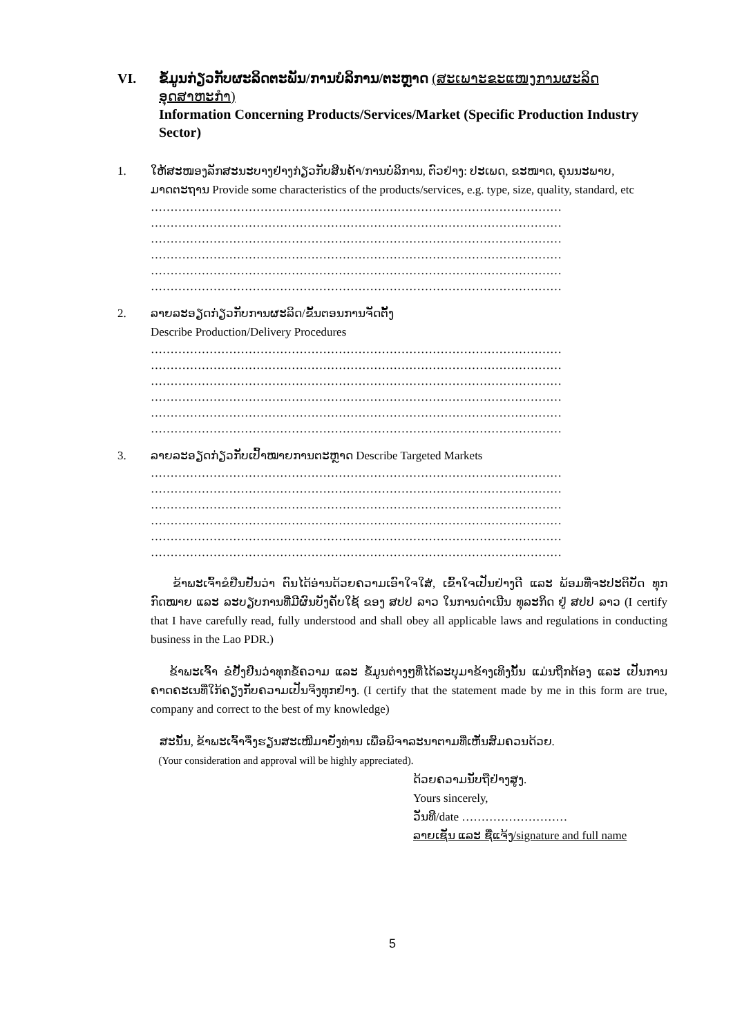VI. ຂໍ້ມູນກ່ຽວກັບຜະລິດຕະພັນ/ການບໍລິການ/ຕະຫຼາດ (ສະເພາະຂະແໜງການຜະລິດອຸດສາຫະກຳ)
Information Concerning Products/Services/Market (Specific Production Industry Sector)
1. ໃຫ້ສະໜອງລັກສະນະບາງຢ່າງກ່ຽວກັບສິນຄ້າ/ການບໍລິການ, ຕົວຢ່າງ: ປະເພດ, ຂະໜາດ, ຄຸນນະພາບ, ມາດຕະຖານ Provide some characteristics of the products/services, e.g. type, size, quality, standard, etc
……………………………………………………………………………………………
……………………………………………………………………………………………
……………………………………………………………………………………………
……………………………………………………………………………………………
……………………………………………………………………………………………
……………………………………………………………………………………………
2. ລາຍລະອຽດກ່ຽວກັບການຜະລິດ/ຂັ້ນຕອນການຈັດຕັ້ງ
Describe Production/Delivery Procedures
……………………………………………………………………………………………
……………………………………………………………………………………………
……………………………………………………………………………………………
……………………………………………………………………………………………
……………………………………………………………………………………………
……………………………………………………………………………………………
3. ລາຍລະອຽດກ່ຽວກັບເປົ້າໝາຍການຕະຫຼາດ Describe Targeted Markets
……………………………………………………………………………………………
……………………………………………………………………………………………
……………………………………………………………………………………………
……………………………………………………………………………………………
……………………………………………………………………………………………
……………………………………………………………………………………………
ຂ້າພະເຈົ້າຂໍຢືນຢັນວ່າ ຕົນໄດ້ອ່ານດ້ວຍຄວາມເອົາໃຈໃສ່, ເຂົ້າໃຈເປັນຢ່າງດີ ແລະ ພ້ອມທີ່ຈະປະຕິບັດ ທຸກກົດໝາຍ ແລະ ລະບຽບການທີ່ມີຜົນບັງຄັບໃຊ້ ຂອງ ສປປ ລາວ ໃນການດຳເນີນ ທຸລະກິດ ຢູ່ ສປປ ລາວ (I certify that I have carefully read, fully understood and shall obey all applicable laws and regulations in conducting business in the Lao PDR.)
ຂ້າພະເຈົ້າ ຂໍຢັ້ງຢືນວ່າທຸກຂໍ້ຄວາມ ແລະ ຂໍ້ມູນຕ່າງໆທີ່ໄດ້ລະບຸມາຂ້າງເທິງນັ້ນ ແມ່ນຖືກຕ້ອງ ແລະ ເປັນການຄາດຄະເນທີ່ໃກ້ຄຽງກັບຄວາມເປັນຈິງທຸກຢ່າງ. (I certify that the statement made by me in this form are true, company and correct to the best of my knowledge)
ສະນັ້ນ, ຂ້າພະເຈົ້າຈຶ່ງຮຽນສະເໜີມາຍັງທ່ານ ເພື່ອພິຈາລະນາຕາມທີ່ເຫັນສົມຄວນດ້ວຍ.
(Your consideration and approval will be highly appreciated).
ດ້ວຍຄວາມນັບຖືຢ່າງສູງ.
Yours sincerely,
ວັນທີ/date ………………………
ລາຍເຊັນ ແລະ ຊື່ແຈ້ງ/signature and full name
5